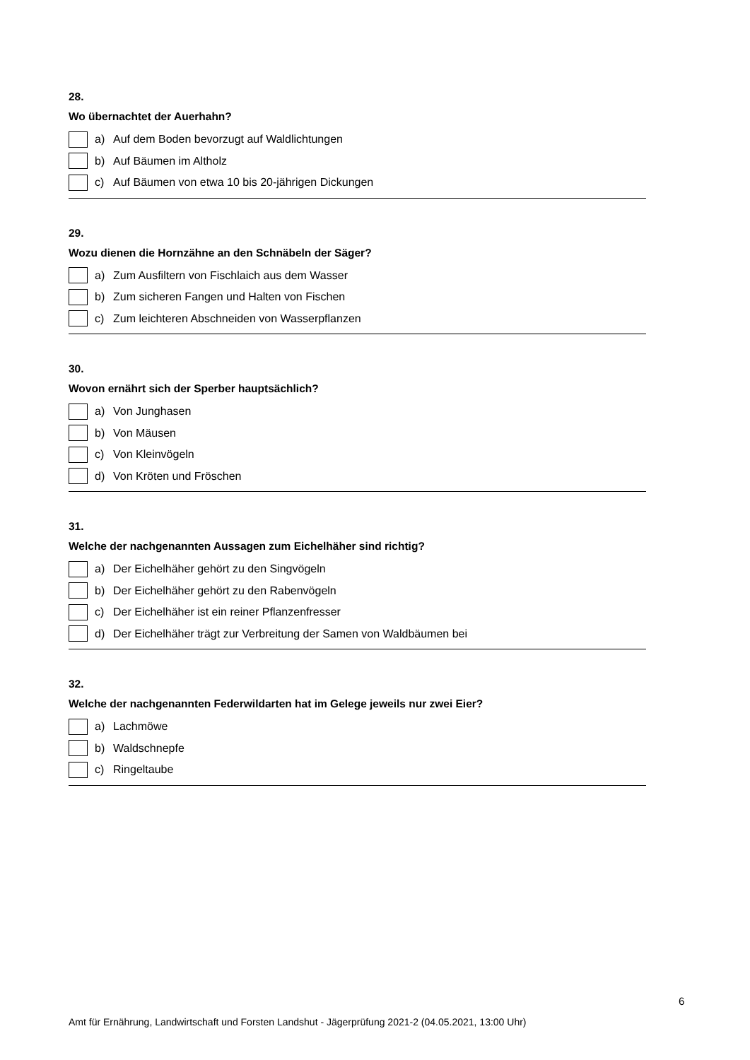28.
Wo übernachtet der Auerhahn?
a) Auf dem Boden bevorzugt auf Waldlichtungen
b) Auf Bäumen im Altholz
c) Auf Bäumen von etwa 10 bis 20-jährigen Dickungen
29.
Wozu dienen die Hornzähne an den Schnäbeln der Säger?
a) Zum Ausfiltern von Fischlaich aus dem Wasser
b) Zum sicheren Fangen und Halten von Fischen
c) Zum leichteren Abschneiden von Wasserpflanzen
30.
Wovon ernährt sich der Sperber hauptsächlich?
a) Von Junghasen
b) Von Mäusen
c) Von Kleinvögeln
d) Von Kröten und Fröschen
31.
Welche der nachgenannten Aussagen zum Eichelhäher sind richtig?
a) Der Eichelhäher gehört zu den Singvögeln
b) Der Eichelhäher gehört zu den Rabenvögeln
c) Der Eichelhäher ist ein reiner Pflanzenfresser
d) Der Eichelhäher trägt zur Verbreitung der Samen von Waldbäumen bei
32.
Welche der nachgenannten Federwildarten hat im Gelege jeweils nur zwei Eier?
a) Lachmöwe
b) Waldschnepfe
c) Ringeltaube
6
Amt für Ernährung, Landwirtschaft und Forsten Landshut - Jägerprüfung 2021-2 (04.05.2021, 13:00 Uhr)